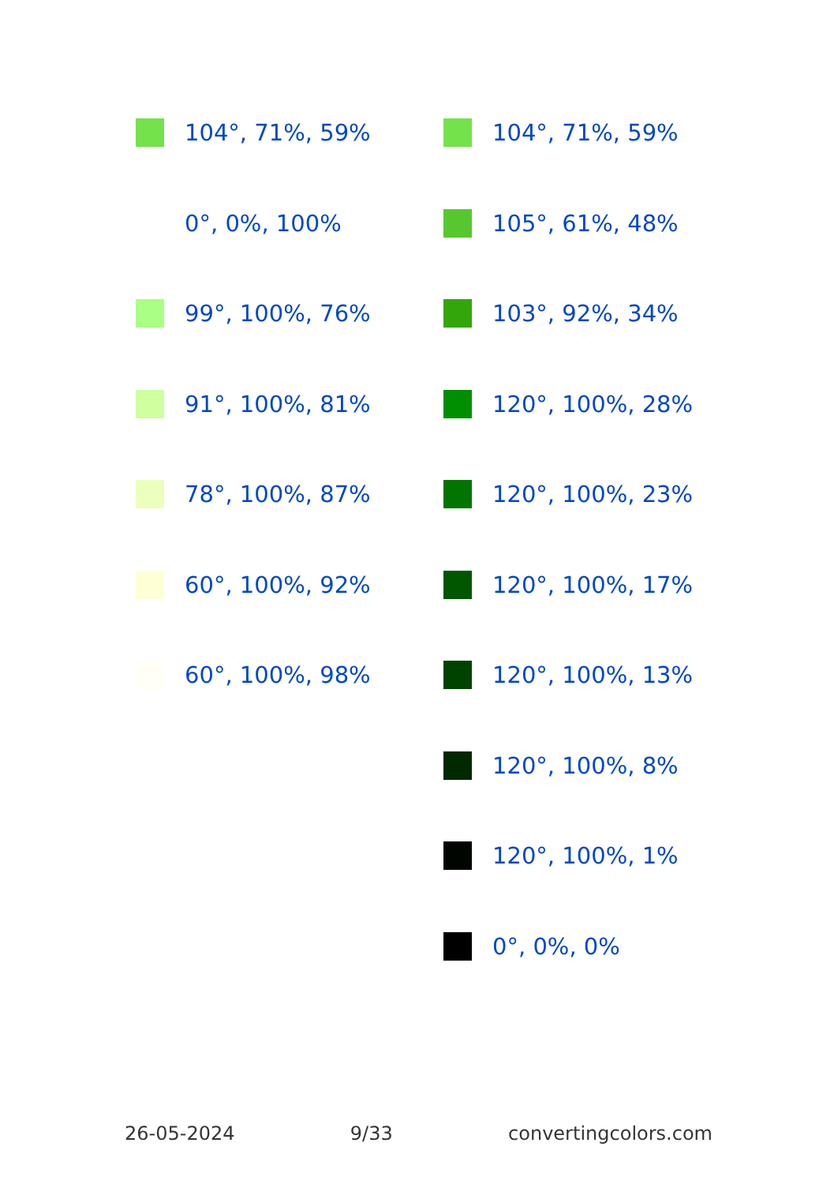104°, 71%, 59%
0°, 0%, 100%
99°, 100%, 76%
91°, 100%, 81%
78°, 100%, 87%
60°, 100%, 92%
60°, 100%, 98%
104°, 71%, 59%
105°, 61%, 48%
103°, 92%, 34%
120°, 100%, 28%
120°, 100%, 23%
120°, 100%, 17%
120°, 100%, 13%
120°, 100%, 8%
120°, 100%, 1%
0°, 0%, 0%
26-05-2024 9/33 convertingcolors.com